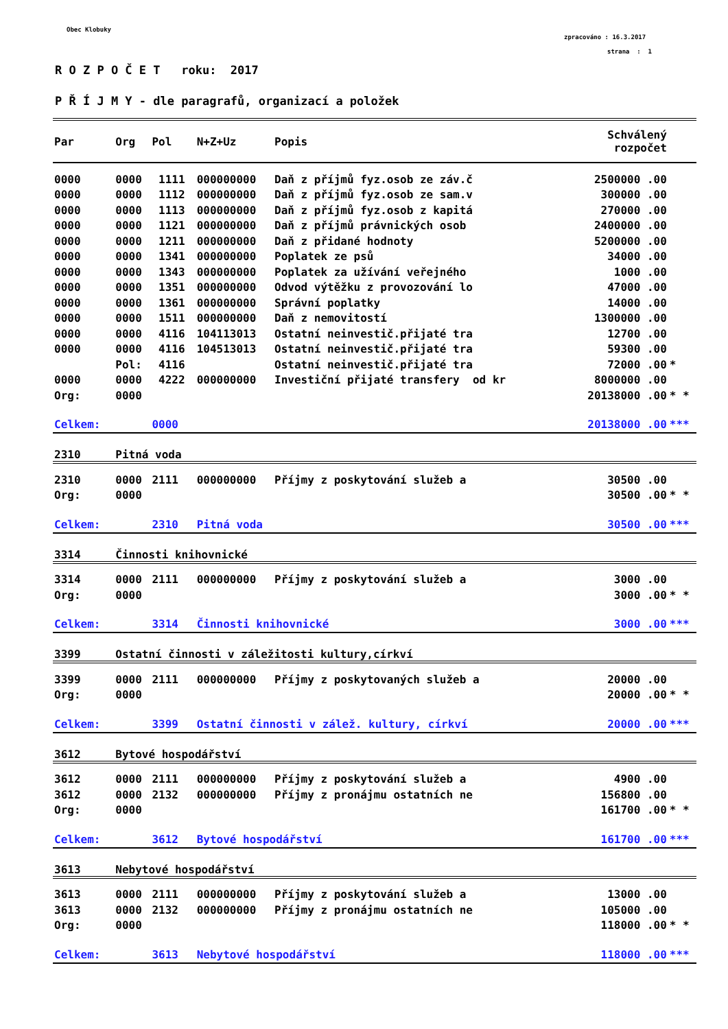Obec Klobuky
zpracováno : 16.3.2017
strana : 1
R O Z P O Č E T roku: 2017
P Ř Í J M Y - dle paragrafů, organizací a položek
| Par | Org | Pol | N+Z+Uz | Popis | Schválený rozpočet | |
| --- | --- | --- | --- | --- | --- | --- |
| 0000 | 0000 | 1111 | 000000000 | Daň z příjmů fyz.osob ze záv.č | 2500000 .00 | |
| 0000 | 0000 | 1112 | 000000000 | Daň z příjmů fyz.osob ze sam.v | 300000 .00 | |
| 0000 | 0000 | 1113 | 000000000 | Daň z příjmů fyz.osob z kapitá | 270000 .00 | |
| 0000 | 0000 | 1121 | 000000000 | Daň z příjmů právnických osob | 2400000 .00 | |
| 0000 | 0000 | 1211 | 000000000 | Daň z přidané hodnoty | 5200000 .00 | |
| 0000 | 0000 | 1341 | 000000000 | Poplatek ze psů | 34000 .00 | |
| 0000 | 0000 | 1343 | 000000000 | Poplatek za užívání veřejného | 1000 .00 | |
| 0000 | 0000 | 1351 | 000000000 | Odvod výtěžku z provozování lo | 47000 .00 | |
| 0000 | 0000 | 1361 | 000000000 | Správní poplatky | 14000 .00 | |
| 0000 | 0000 | 1511 | 000000000 | Daň z nemovitostí | 1300000 .00 | |
| 0000 | 0000 | 4116 | 104113013 | Ostatní neinvestič.přijaté tra | 12700 .00 | |
| 0000 | 0000 | 4116 | 104513013 | Ostatní neinvestič.přijaté tra | 59300 .00 | |
| | Pol: | 4116 | | Ostatní neinvestič.přijaté tra | 72000 .00 | * |
| 0000 | 0000 | 4222 | 000000000 | Investiční přijaté transfery od kr | 8000000 .00 | |
| Org: | 0000 | | | | 20138000 .00 | * * |
| Celkem: | | 0000 | | | 20138000 .00 | *** |
| 2310 | Pitná voda | | | | | |
| 2310 | 0000 | 2111 | 000000000 | Příjmy z poskytování služeb a | 30500 .00 | |
| Org: | 0000 | | | | 30500 .00 | * * |
| Celkem: | | 2310 | Pitná voda | | 30500 .00 | *** |
| 3314 | Činnosti knihovnické | | | | | |
| 3314 | 0000 | 2111 | 000000000 | Příjmy z poskytování služeb a | 3000 .00 | |
| Org: | 0000 | | | | 3000 .00 | * * |
| Celkem: | | 3314 | Činnosti knihovnické | | 3000 .00 | *** |
| 3399 | Ostatní činnosti v záležitosti kultury,církví | | | | | |
| 3399 | 0000 | 2111 | 000000000 | Příjmy z poskytovaných služeb a | 20000 .00 | |
| Org: | 0000 | | | | 20000 .00 | * * |
| Celkem: | | 3399 | Ostatní činnosti v zálež. kultury, církví | | 20000 .00 | *** |
| 3612 | Bytové hospodářství | | | | | |
| 3612 | 0000 | 2111 | 000000000 | Příjmy z poskytování služeb a | 4900 .00 | |
| 3612 | 0000 | 2132 | 000000000 | Příjmy z pronájmu ostatních ne | 156800 .00 | |
| Org: | 0000 | | | | 161700 .00 | * * |
| Celkem: | | 3612 | Bytové hospodářství | | 161700 .00 | *** |
| 3613 | Nebytové hospodářství | | | | | |
| 3613 | 0000 | 2111 | 000000000 | Příjmy z poskytování služeb a | 13000 .00 | |
| 3613 | 0000 | 2132 | 000000000 | Příjmy z pronájmu ostatních ne | 105000 .00 | |
| Org: | 0000 | | | | 118000 .00 | * * |
| Celkem: | | 3613 | Nebytové hospodářství | | 118000 .00 | *** |